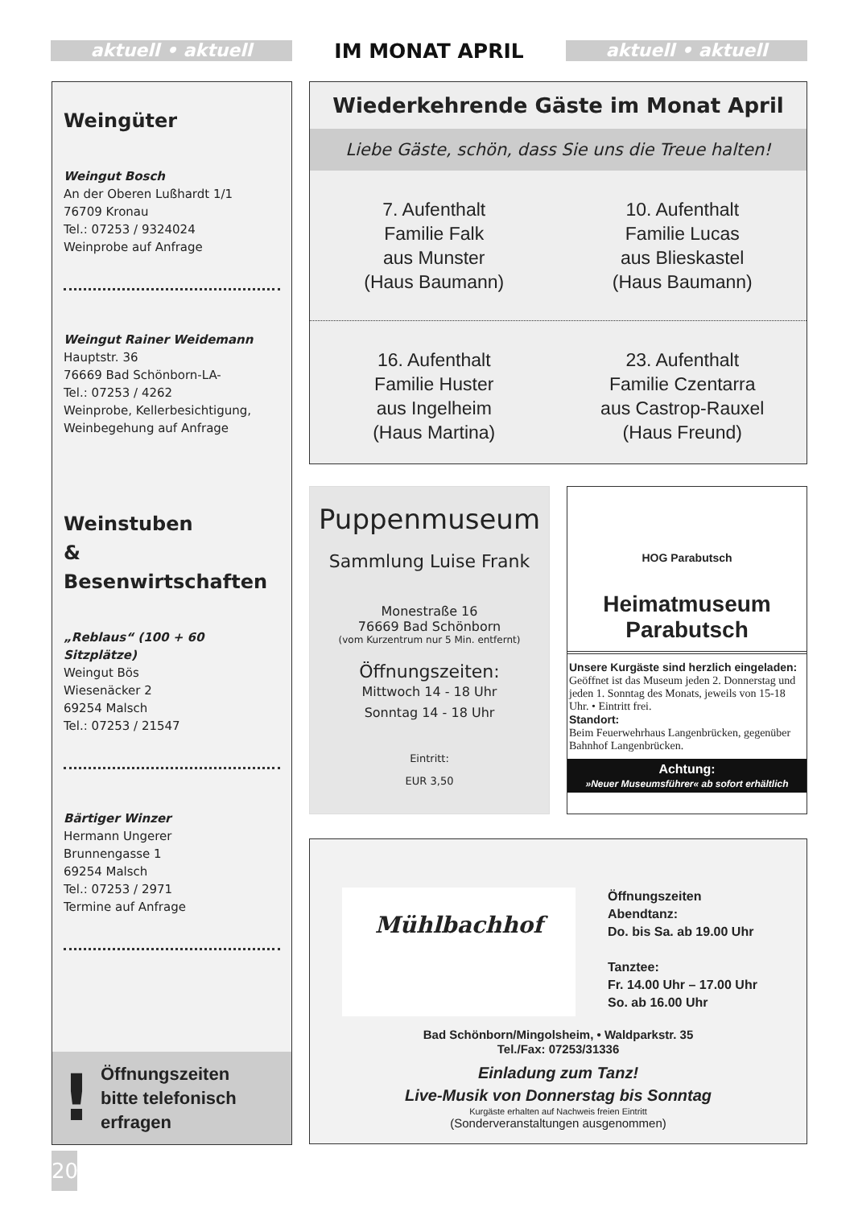aktuell • aktuell
IM MONAT APRIL
aktuell • aktuell
Weingüter
Weingut Bosch
An der Oberen Lußhardt 1/1
76709 Kronau
Tel.: 07253 / 9324024
Weinprobe auf Anfrage
Weingut Rainer Weidemann
Hauptstr. 36
76669 Bad Schönborn-LA-
Tel.: 07253 / 4262
Weinprobe, Kellerbesichtigung,
Weinbegehung auf Anfrage
Weinstuben
& Besenwirtschaften
„Reblaus“ (100 + 60 Sitzplätze)
Weingut Bös
Wiesenäcker 2
69254 Malsch
Tel.: 07253 / 21547
Bärtiger Winzer
Hermann Ungerer
Brunnengasse 1
69254 Malsch
Tel.: 07253 / 2971
Termine auf Anfrage
!
Öffnungszeiten
bitte telefonisch
erfragen
Wiederkehrende Gäste im Monat April
Liebe Gäste, schön, dass Sie uns die Treue halten!
7. Aufenthalt
Familie Falk
aus Munster
(Haus Baumann)
10. Aufenthalt
Familie Lucas
aus Blieskastel
(Haus Baumann)
16. Aufenthalt
Familie Huster
aus Ingelheim
(Haus Martina)
23. Aufenthalt
Familie Czentarra
aus Castrop-Rauxel
(Haus Freund)
Puppenmuseum
Sammlung Luise Frank
Monestraße 16
76669 Bad Schönborn
(vom Kurzentrum nur 5 Min. entfernt)
Öffnungszeiten:
Mittwoch 14 - 18 Uhr
Sonntag 14 - 18 Uhr
Eintritt:
EUR 3,50
HOG Parabutsch
Heimatmuseum
Parabutsch
Unsere Kurgäste sind herzlich eingeladen:
Geöffnet ist das Museum jeden 2. Donnerstag und jeden 1. Sonntag des Monats, jeweils von 15-18 Uhr. • Eintritt frei.
Standort:
Beim Feuerwehrhaus Langenbrücken, gegenüber Bahnhof Langenbrücken.
Achtung:
»Neuer Museumsführer« ab sofort erhältlich
Mühlbachhof
Öffnungszeiten
Abendtanz:
Do. bis Sa. ab 19.00 Uhr
Tanztee:
Fr. 14.00 Uhr – 17.00 Uhr
So. ab 16.00 Uhr
Bad Schönborn/Mingolsheim, • Waldparkstr. 35
Tel./Fax: 07253/31336
Einladung zum Tanz!
Live-Musik von Donnerstag bis Sonntag
Kurgäste erhalten auf Nachweis freien Eintritt
(Sonderveranstaltungen ausgenommen)
20